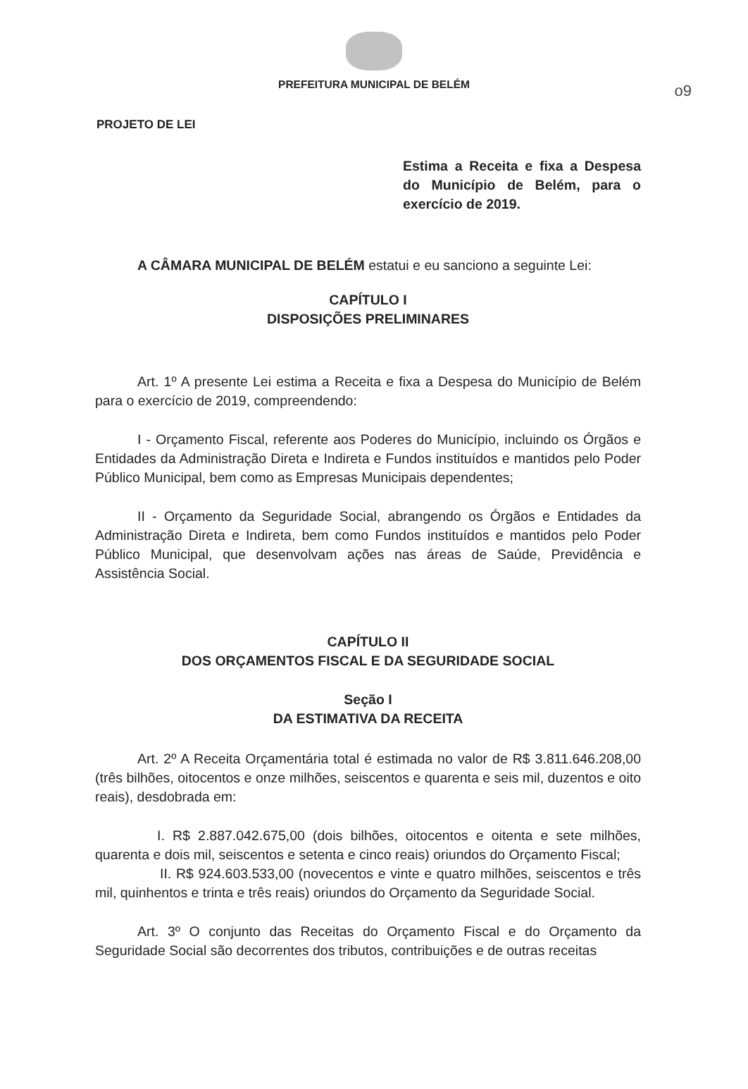o9
PREFEITURA MUNICIPAL DE BELÉM
PROJETO DE LEI
Estima a Receita e fixa a Despesa do Município de Belém, para o exercício de 2019.
A CÂMARA MUNICIPAL DE BELÉM estatui e eu sanciono a seguinte Lei:
CAPÍTULO I
DISPOSIÇÕES PRELIMINARES
Art. 1º A presente Lei estima a Receita e fixa a Despesa do Município de Belém para o exercício de 2019, compreendendo:
I - Orçamento Fiscal, referente aos Poderes do Município, incluindo os Órgãos e Entidades da Administração Direta e Indireta e Fundos instituídos e mantidos pelo Poder Público Municipal, bem como as Empresas Municipais dependentes;
II - Orçamento da Seguridade Social, abrangendo os Órgãos e Entidades da Administração Direta e Indireta, bem como Fundos instituídos e mantidos pelo Poder Público Municipal, que desenvolvam ações nas áreas de Saúde, Previdência e Assistência Social.
CAPÍTULO II
DOS ORÇAMENTOS FISCAL E DA SEGURIDADE SOCIAL
Seção I
DA ESTIMATIVA DA RECEITA
Art. 2º A Receita Orçamentária total é estimada no valor de R$ 3.811.646.208,00 (três bilhões, oitocentos e onze milhões, seiscentos e quarenta e seis mil, duzentos e oito reais), desdobrada em:
I. R$ 2.887.042.675,00 (dois bilhões, oitocentos e oitenta e sete milhões, quarenta e dois mil, seiscentos e setenta e cinco reais) oriundos do Orçamento Fiscal;
II. R$ 924.603.533,00 (novecentos e vinte e quatro milhões, seiscentos e três mil, quinhentos e trinta e três reais) oriundos do Orçamento da Seguridade Social.
Art. 3º O conjunto das Receitas do Orçamento Fiscal e do Orçamento da Seguridade Social são decorrentes dos tributos, contribuições e de outras receitas